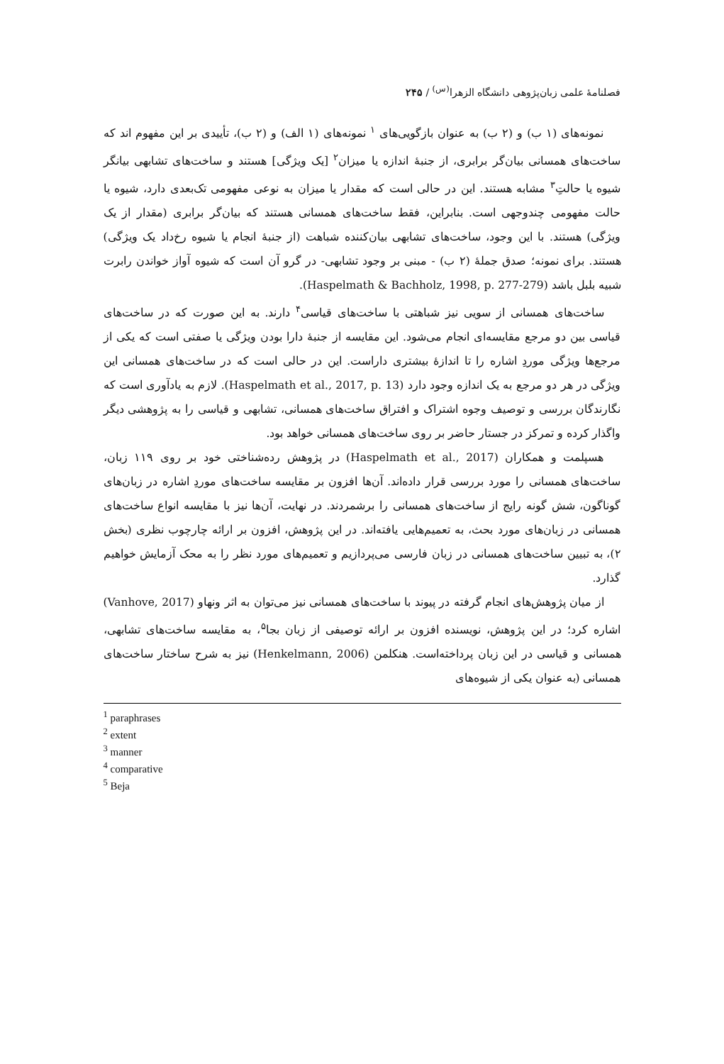فصلنامهٔ علمی زبان‌پژوهی دانشگاه الزهرا<sup>(س)</sup> / ۲۴۵
نمونه‌های (۱ ب) و (۲ ب) به عنوان بازگویی‌های <sup>۱</sup> نمونه‌های (۱ الف) و (۲ ب)، تأییدی بر این مفهوم اند که ساخت‌های همسانی بیان‌گر برابری، از جنبهٔ اندازه یا میزان<sup>۲</sup> [یک ویژگی] هستند و ساخت‌های تشابهی بیانگر شیوه یا حالتِ<sup>۳</sup> مشابه هستند. این در حالی است که مقدار یا میزان به نوعی مفهومی تک‌بعدی دارد، شیوه یا حالت مفهومی چندوجهی است. بنابراین، فقط ساخت‌های همسانی هستند که بیان‌گر برابری (مقدار از یک ویژگی) هستند. با این وجود، ساخت‌های تشابهی بیان‌کننده شباهت (از جنبهٔ انجام یا شیوه رخ‌داد یک ویژگی) هستند. برای نمونه؛ صدق جملهٔ (۲ ب) - مبنی بر وجود تشابهی- در گرو آن است که شیوه آواز خواندن رابرت شبیه بلبل باشد (Haspelmath & Bachholz, 1998, p. 277-279).
ساخت‌های همسانی از سویی نیز شباهتی با ساخت‌های قیاسی<sup>۴</sup> دارند. به این صورت که در ساخت‌های قیاسی بین دو مرجع مقایسه‌ای انجام می‌شود. این مقایسه از جنبهٔ دارا بودن ویژگی یا صفتی است که یکی از مرجع‌ها ویژگی موردِ اشاره را تا اندازهٔ بیشتری داراست. این در حالی است که در ساخت‌های همسانی این ویژگی در هر دو مرجع به یک اندازه وجود دارد (Haspelmath et al., 2017, p. 13). لازم به یادآوری است که نگارندگان بررسی و توصیف وجوه اشتراک و افتراق ساخت‌های همسانی، تشابهی و قیاسی را به پژوهشی دیگر واگذار کرده و تمرکز در جستار حاضر بر روی ساخت‌های همسانی خواهد بود.
هسپلمت و همکاران (Haspelmath et al., 2017) در پژوهش رده‌شناختی خود بر روی ۱۱۹ زبان، ساخت‌های همسانی را مورد بررسی قرار داده‌اند. آن‌ها افزون بر مقایسه ساخت‌های موردِ اشاره در زبان‌های گوناگون، شش گونه رایج از ساخت‌های همسانی را برشمردند. در نهایت، آن‌ها نیز با مقایسه انواع ساخت‌های همسانی در زبان‌های مورد بحث، به تعمیم‌هایی یافته‌اند. در این پژوهش، افزون بر ارائه چارچوب نظری (بخش ۲)، به تبیین ساخت‌های همسانی در زبان فارسی می‌پردازیم و تعمیم‌های مورد نظر را به محک آزمایش خواهیم گذارد.
از میان پژوهش‌های انجام گرفته در پیوند با ساخت‌های همسانی نیز می‌توان به اثر ونهاو (Vanhove, 2017) اشاره کرد؛ در این پژوهش، نویسنده افزون بر ارائه توصیفی از زبان بجا<sup>۵</sup>، به مقایسه ساخت‌های تشابهی، همسانی و قیاسی در این زبان پرداخته‌است. هنکلمن (Henkelmann, 2006) نیز به شرح ساختار ساخت‌های همسانی (به عنوان یکی از شیوه‌های
<sup>1</sup> paraphrases
<sup>2</sup> extent
<sup>3</sup> manner
<sup>4</sup> comparative
<sup>5</sup> Beja